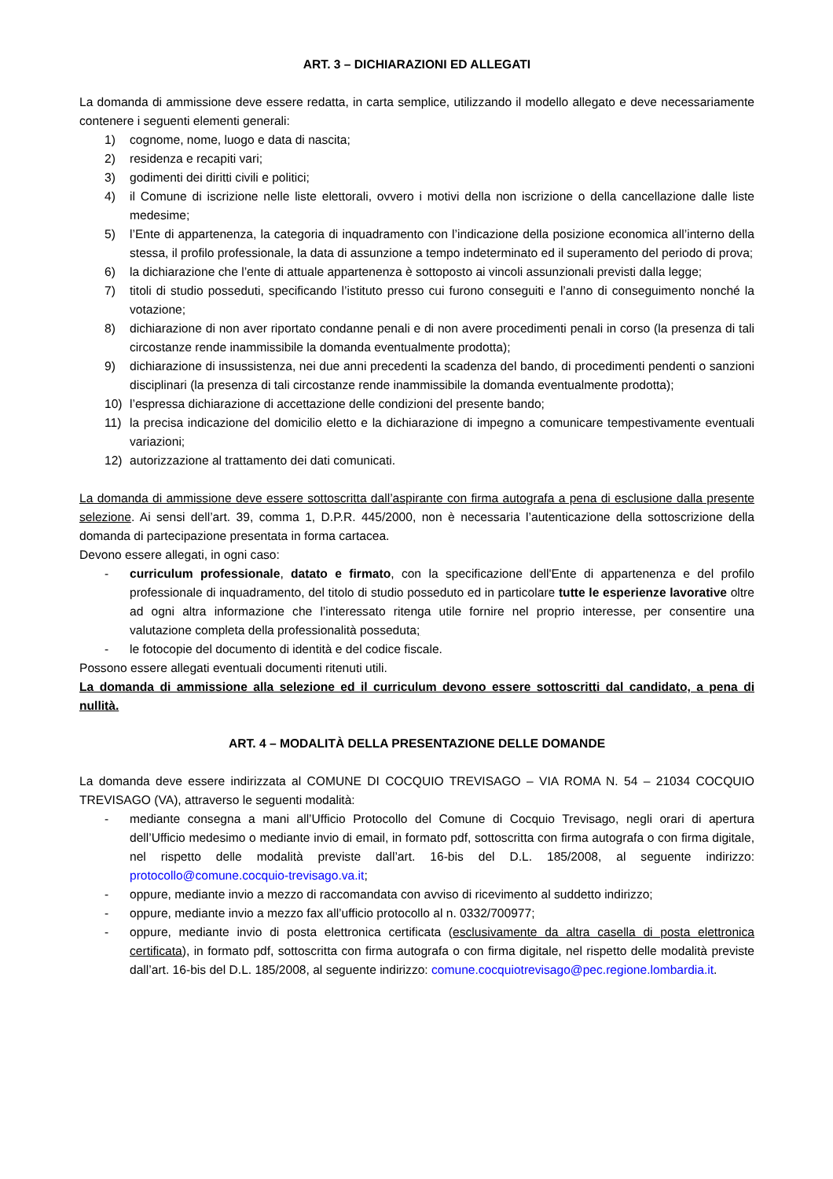ART. 3 – DICHIARAZIONI ED ALLEGATI
La domanda di ammissione deve essere redatta, in carta semplice, utilizzando il modello allegato e deve necessariamente contenere i seguenti elementi generali:
1) cognome, nome, luogo e data di nascita;
2) residenza e recapiti vari;
3) godimenti dei diritti civili e politici;
4) il Comune di iscrizione nelle liste elettorali, ovvero i motivi della non iscrizione o della cancellazione dalle liste medesime;
5) l’Ente di appartenenza, la categoria di inquadramento con l’indicazione della posizione economica all’interno della stessa, il profilo professionale, la data di assunzione a tempo indeterminato ed il superamento del periodo di prova;
6) la dichiarazione che l’ente di attuale appartenenza è sottoposto ai vincoli assunzionali previsti dalla legge;
7) titoli di studio posseduti, specificando l’istituto presso cui furono conseguiti e l’anno di conseguimento nonché la votazione;
8) dichiarazione di non aver riportato condanne penali e di non avere procedimenti penali in corso (la presenza di tali circostanze rende inammissibile la domanda eventualmente prodotta);
9) dichiarazione di insussistenza, nei due anni precedenti la scadenza del bando, di procedimenti pendenti o sanzioni disciplinari (la presenza di tali circostanze rende inammissibile la domanda eventualmente prodotta);
10) l’espressa dichiarazione di accettazione delle condizioni del presente bando;
11) la precisa indicazione del domicilio eletto e la dichiarazione di impegno a comunicare tempestivamente eventuali variazioni;
12) autorizzazione al trattamento dei dati comunicati.
La domanda di ammissione deve essere sottoscritta dall’aspirante con firma autografa a pena di esclusione dalla presente selezione. Ai sensi dell’art. 39, comma 1, D.P.R. 445/2000, non è necessaria l’autenticazione della sottoscrizione della domanda di partecipazione presentata in forma cartacea.
Devono essere allegati, in ogni caso:
- curriculum professionale, datato e firmato, con la specificazione dell'Ente di appartenenza e del profilo professionale di inquadramento, del titolo di studio posseduto ed in particolare tutte le esperienze lavorative oltre ad ogni altra informazione che l’interessato ritenga utile fornire nel proprio interesse, per consentire una valutazione completa della professionalità posseduta;
- le fotocopie del documento di identità e del codice fiscale.
Possono essere allegati eventuali documenti ritenuti utili.
La domanda di ammissione alla selezione ed il curriculum devono essere sottoscritti dal candidato, a pena di nullità.
ART. 4 – MODALITÀ DELLA PRESENTAZIONE DELLE DOMANDE
La domanda deve essere indirizzata al COMUNE DI COCQUIO TREVISAGO – VIA ROMA N. 54 – 21034 COCQUIO TREVISAGO (VA), attraverso le seguenti modalità:
- mediante consegna a mani all’Ufficio Protocollo del Comune di Cocquio Trevisago, negli orari di apertura dell’Ufficio medesimo o mediante invio di email, in formato pdf, sottoscritta con firma autografa o con firma digitale, nel rispetto delle modalità previste dall’art. 16-bis del D.L. 185/2008, al seguente indirizzo: protocollo@comune.cocquio-trevisago.va.it;
- oppure, mediante invio a mezzo di raccomandata con avviso di ricevimento al suddetto indirizzo;
- oppure, mediante invio a mezzo fax all’ufficio protocollo al n. 0332/700977;
- oppure, mediante invio di posta elettronica certificata (esclusivamente da altra casella di posta elettronica certificata), in formato pdf, sottoscritta con firma autografa o con firma digitale, nel rispetto delle modalità previste dall’art. 16-bis del D.L. 185/2008, al seguente indirizzo: comune.cocquiotrevisago@pec.regione.lombardia.it.